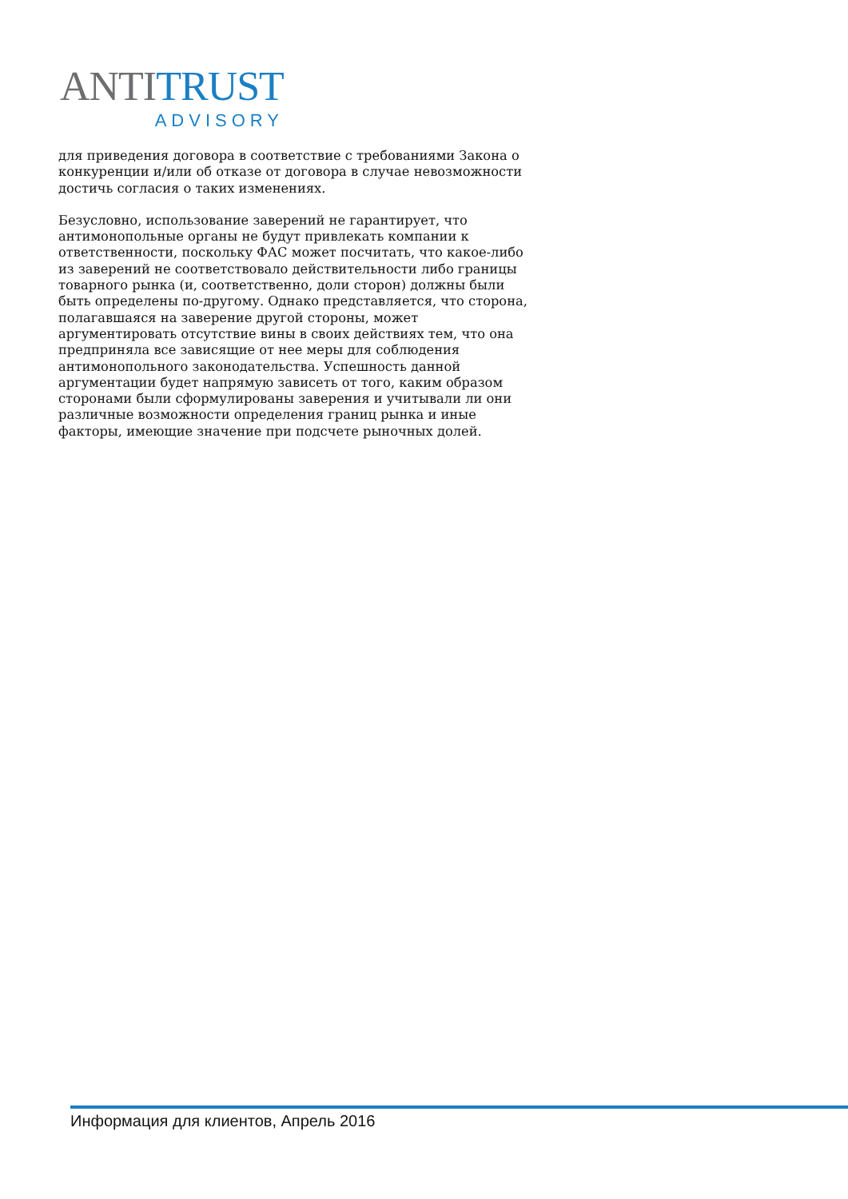ANTI TRUST
ADVISORY
для приведения договора в соответствие с требованиями Закона о конкуренции и/или об отказе от договора в случае невозможности достичь согласия о таких изменениях.
Безусловно, использование заверений не гарантирует, что антимонопольные органы не будут привлекать компании к ответственности, поскольку ФАС может посчитать, что какое-либо из заверений не соответствовало действительности либо границы товарного рынка (и, соответственно, доли сторон) должны были быть определены по-другому. Однако представляется, что сторона, полагавшаяся на заверение другой стороны, может аргументировать отсутствие вины в своих действиях тем, что она предприняла все зависящие от нее меры для соблюдения антимонопольного законодательства. Успешность данной аргументации будет напрямую зависеть от того, каким образом сторонами были сформулированы заверения и учитывали ли они различные возможности определения границ рынка и иные факторы, имеющие значение при подсчете рыночных долей.
Информация для клиентов, Апрель 2016